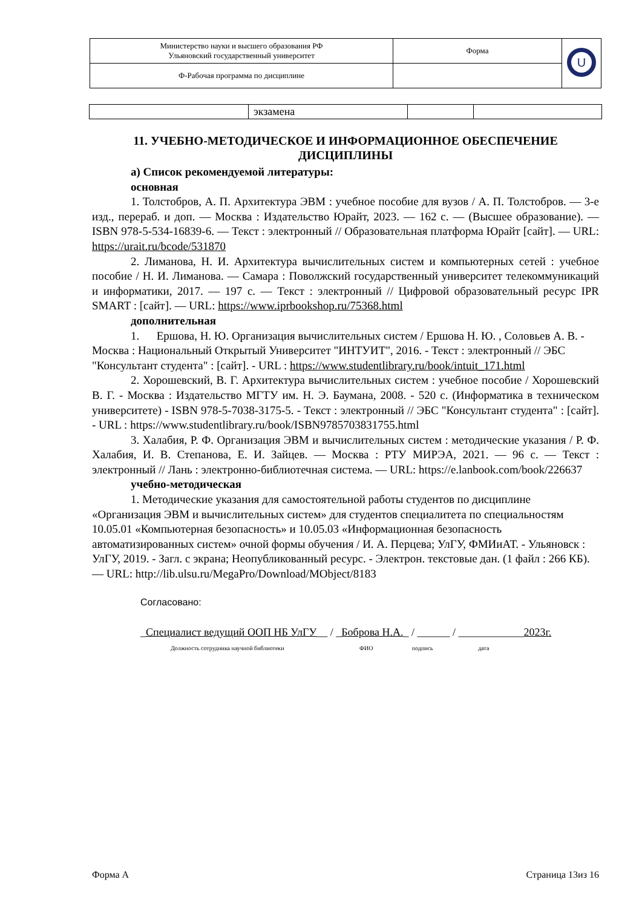| Министерство науки и высшего образования РФ Ульяновский государственный университет | Форма | U |
| Ф-Рабочая программа по дисциплине | | |
| | экзамена | | |
11. УЧЕБНО-МЕТОДИЧЕСКОЕ И ИНФОРМАЦИОННОЕ ОБЕСПЕЧЕНИЕ ДИСЦИПЛИНЫ
а) Список рекомендуемой литературы:
основная
1. Толстобров, А. П. Архитектура ЭВМ : учебное пособие для вузов / А. П. Толстобров. — 3-е изд., перераб. и доп. — Москва : Издательство Юрайт, 2023. — 162 с. — (Высшее образование). — ISBN 978-5-534-16839-6. — Текст : электронный // Образовательная платформа Юрайт [сайт]. — URL: https://urait.ru/bcode/531870
2. Лиманова, Н. И. Архитектура вычислительных систем и компьютерных сетей : учебное пособие / Н. И. Лиманова. — Самара : Поволжский государственный университет телекоммуникаций и информатики, 2017. — 197 с. — Текст : электронный // Цифровой образовательный ресурс IPR SMART : [сайт]. — URL: https://www.iprbookshop.ru/75368.html
дополнительная
1. Ершова, Н. Ю. Организация вычислительных систем / Ершова Н. Ю. , Соловьев А. В. - Москва : Национальный Открытый Университет "ИНТУИТ", 2016. - Текст : электронный // ЭБС "Консультант студента" : [сайт]. - URL : https://www.studentlibrary.ru/book/intuit_171.html
2. Хорошевский, В. Г. Архитектура вычислительных систем : учебное пособие / Хорошевский В. Г. - Москва : Издательство МГТУ им. Н. Э. Баумана, 2008. - 520 с. (Информатика в техническом университете) - ISBN 978-5-7038-3175-5. - Текст : электронный // ЭБС "Консультант студента" : [сайт]. - URL : https://www.studentlibrary.ru/book/ISBN9785703831755.html
3. Халабия, Р. Ф. Организация ЭВМ и вычислительных систем : методические указания / Р. Ф. Халабия, И. В. Степанова, Е. И. Зайцев. — Москва : РТУ МИРЭА, 2021. — 96 с. — Текст : электронный // Лань : электронно-библиотечная система. — URL: https://e.lanbook.com/book/226637
учебно-методическая
1. Методические указания для самостоятельной работы студентов по дисциплине «Организация ЭВМ и вычислительных систем» для студентов специалитета по специальностям 10.05.01 «Компьютерная безопасность» и 10.05.03 «Информационная безопасность автоматизированных систем» очной формы обучения / И. А. Перцева; УлГУ, ФМИиАТ. - Ульяновск : УлГУ, 2019. - Загл. с экрана; Неопубликованный ресурс. - Электрон. текстовые дан. (1 файл : 266 КБ). — URL: http://lib.ulsu.ru/MegaPro/Download/MObject/8183
Согласовано:
_Специалист ведущий ООП НБ УлГУ__ / _Боброва Н.А._ / ______ / ____________2023г.
Должность сотрудника научной библиотеки ФИО подпись дата
Форма А Страница 13из 16